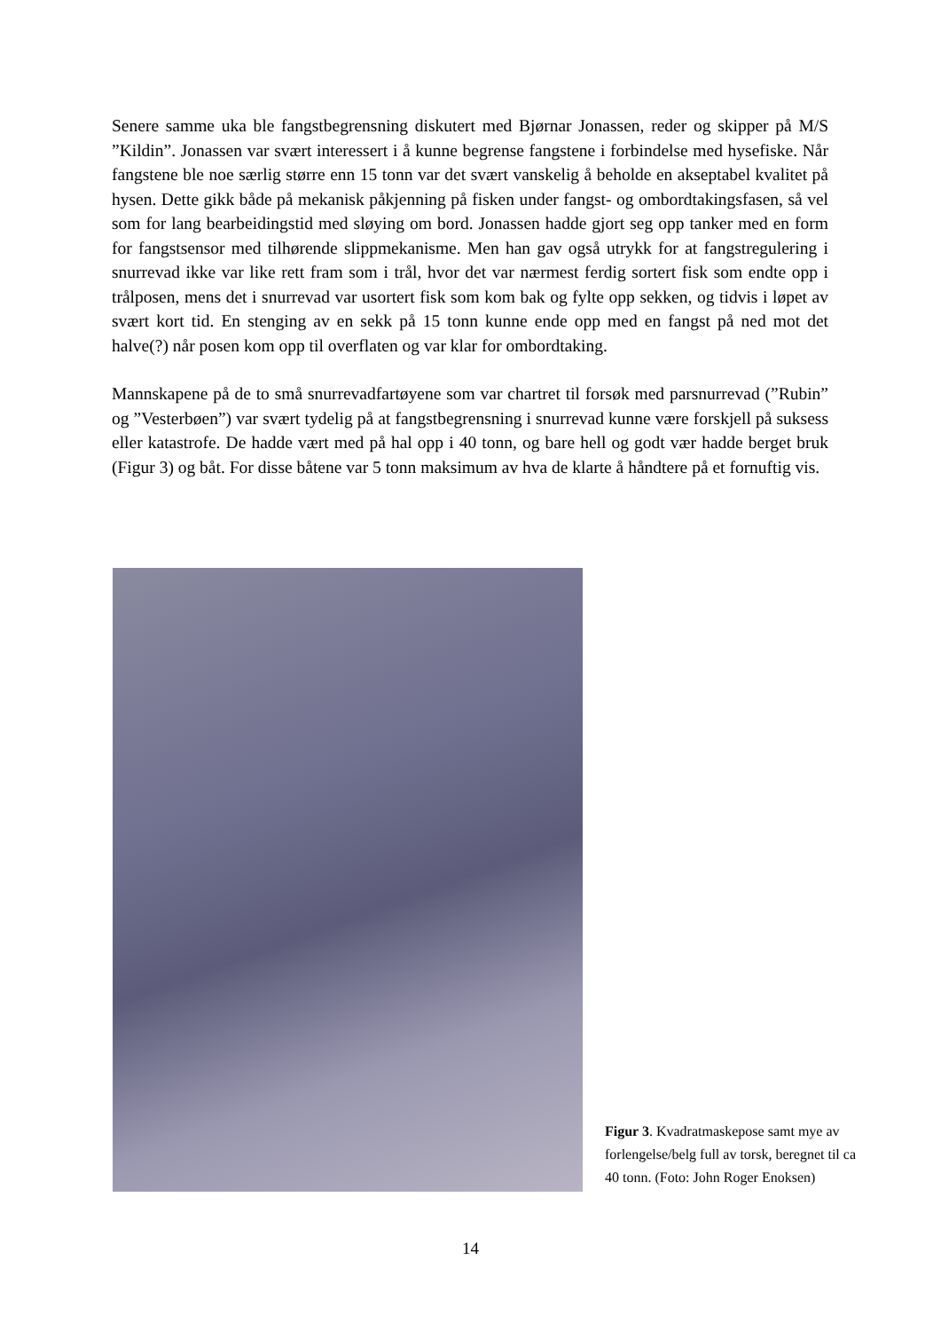Senere samme uka ble fangstbegrensning diskutert med Bjørnar Jonassen, reder og skipper på M/S ”Kildin”. Jonassen var svært interessert i å kunne begrense fangstene i forbindelse med hysefiske. Når fangstene ble noe særlig større enn 15 tonn var det svært vanskelig å beholde en akseptabel kvalitet på hysen. Dette gikk både på mekanisk påkjenning på fisken under fangst- og ombordtakingsfasen, så vel som for lang bearbeidingstid med sløying om bord. Jonassen hadde gjort seg opp tanker med en form for fangstsensor med tilhørende slippmekanisme. Men han gav også utrykk for at fangstregulering i snurrevad ikke var like rett fram som i trål, hvor det var nærmest ferdig sortert fisk som endte opp i trålposen, mens det i snurrevad var usortert fisk som kom bak og fylte opp sekken, og tidvis i løpet av svært kort tid. En stenging av en sekk på 15 tonn kunne ende opp med en fangst på ned mot det halve(?) når posen kom opp til overflaten og var klar for ombordtaking.
Mannskapene på de to små snurrevadfartøyene som var chartret til forsøk med parsnurrevad (”Rubin” og ”Vesterbøen”) var svært tydelig på at fangstbegrensning i snurrevad kunne være forskjell på suksess eller katastrofe. De hadde vært med på hal opp i 40 tonn, og bare hell og godt vær hadde berget bruk (Figur 3) og båt. For disse båtene var 5 tonn maksimum av hva de klarte å håndtere på et fornuftig vis.
Figur 3. Kvadratmaskepose samt mye av forlengelse/belg full av torsk, beregnet til ca 40 tonn. (Foto: John Roger Enoksen)
14